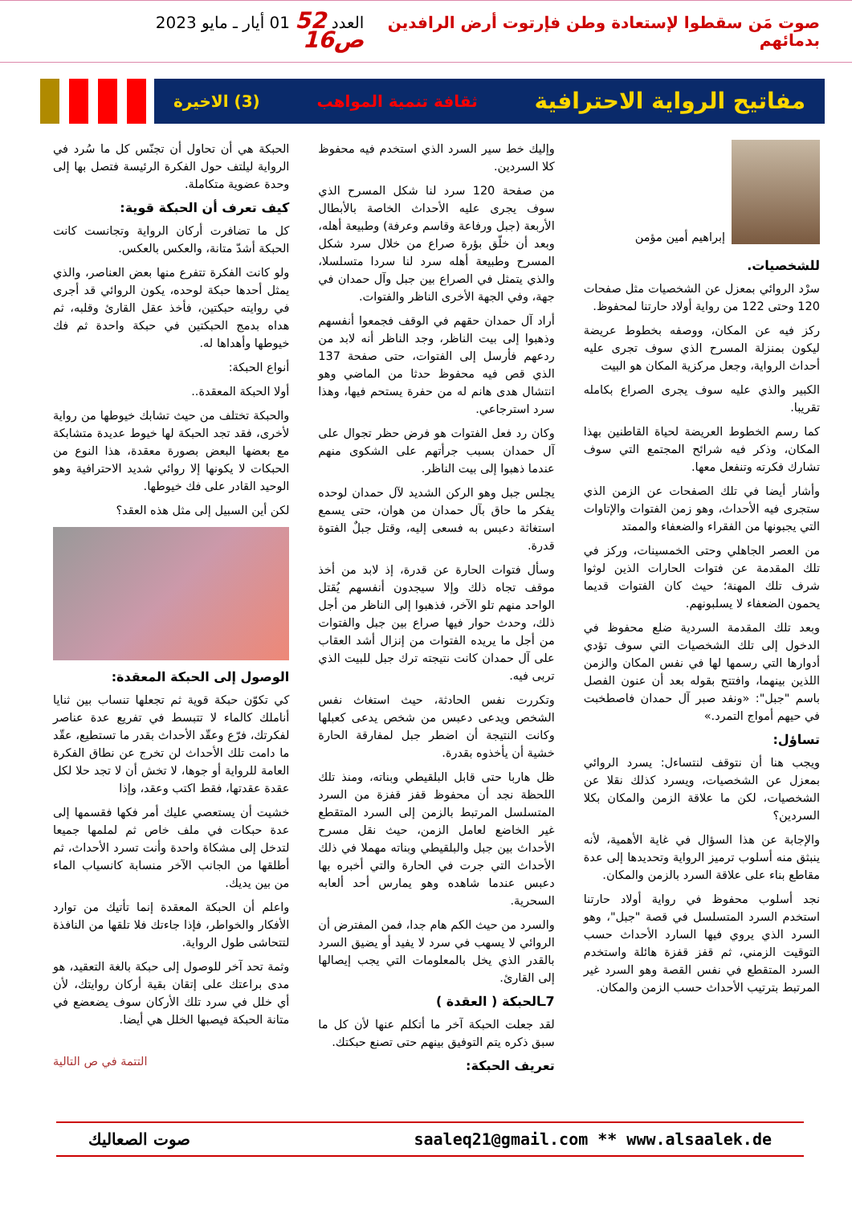صوت مَن سقطوا لإستعادة وطن فإرتوت أرض الرافدين بدمائهم
العدد 52 01 أيار ـ مايو 2023 ص16
مفاتيح الرواية الاحترافية ثقافة تنمية المواهب (3) الاخيرة
إبراهيم أمين مؤمن
للشخصيات.
سرْد الروائي بمعزل عن الشخصيات مثل صفحات 120 وحتى 122 من رواية أولاد حارتنا لمحفوظ.
ركز فيه عن المكان، ووصفه بخطوط عريضة ليكون بمنزلة المسرح الذي سوف تجرى عليه أحداث الرواية، وجعل مركزية المكان هو البيت
الكبير والذي عليه سوف يجرى الصراع بكامله تقريبا.
كما رسم الخطوط العريضة لحياة القاطنين بهذا المكان، وذكر فيه شرائح المجتمع التي سوف تشارك فكرته وتنفعل معها.
وأشار أيضا في تلك الصفحات عن الزمن الذي ستجرى فيه الأحداث، وهو زمن الفتوات والإتاوات التي يجبونها من الفقراء والضعفاء والممتد
من العصر الجاهلي وحتى الخمسينات، وركز في تلك المقدمة عن فتوات الحارات الذين لوثوا شرف تلك المهنة؛ حيث كان الفتوات قديما يحمون الضعفاء لا يسلبونهم.
وبعد تلك المقدمة السردية ضلع محفوظ في الدخول إلى تلك الشخصيات التي سوف تؤدي أدوارها التي رسمها لها في نفس المكان والزمن اللذين بينهما، وافتتح بقوله بعد أن عنون الفصل باسم "جبل": «ونفد صبر آل حمدان فاصطخبت في حيهم أمواج التمرد.»
تساؤل:
ويجب هنا أن نتوقف لنتساءل: يسرد الروائي بمعزل عن الشخصيات، ويسرد كذلك نقلا عن الشخصيات، لكن ما علاقة الزمن والمكان بكلا السردين؟
والإجابة عن هذا السؤال في غاية الأهمية، لأنه ينبثق منه أسلوب ترميز الرواية وتحديدها إلى عدة مقاطع بناء على علاقة السرد بالزمن والمكان.
نجد أسلوب محفوظ في رواية أولاد حارتنا استخدم السرد المتسلسل في قصة "جبل"، وهو السرد الذي يروي فيها السارد الأحداث حسب التوقيت الزمني، ثم قفز قفزة هائلة واستخدم السرد المتقطع في نفس القصة وهو السرد غير المرتبط بترتيب الأحداث حسب الزمن والمكان.
وإليك خط سير السرد الذي استخدم فيه محفوظ كلا السردين.
من صفحة 120 سرد لنا شكل المسرح الذي سوف يجرى عليه الأحداث الخاصة بالأبطال الأربعة (جبل ورفاعة وقاسم وعرفة) وطبيعة أهله، وبعد أن خلّق بؤرة صراع من خلال سرد شكل المسرح وطبيعة أهله سرد لنا سردا متسلسلا، والذي يتمثل في الصراع بين جبل وآل حمدان في جهة، وفي الجهة الأخرى الناظر والفتوات.
أراد آل حمدان حقهم في الوقف فجمعوا أنفسهم وذهبوا إلى بيت الناظر، وجد الناظر أنه لابد من ردعهم فأرسل إلى الفتوات، حتى صفحة 137 الذي قص فيه محفوظ حدثا من الماضي وهو انتشال هدى هانم له من حفرة يستحم فيها، وهذا سرد استرجاعي.
وكان رد فعل الفتوات هو فرض حظر تجوال على آل حمدان بسبب جرأتهم على الشكوى منهم عندما ذهبوا إلى بيت الناظر.
يجلس جبل وهو الركن الشديد لآل حمدان لوحده يفكر ما حاق بآل حمدان من هوان، حتى يسمع استغاثة دعبس به فسعى إليه، وقتل جبلٌ الفتوة قدرة.
وسأل فتوات الحارة عن قدرة، إذ لابد من أخذ موقف تجاه ذلك وإلا سيجدون أنفسهم يُقتل الواحد منهم تلو الآخر، فذهبوا إلى الناظر من أجل ذلك، وحدث حوار فيها صراع بين جبل والفتوات من أجل ما يريده الفتوات من إنزال أشد العقاب على آل حمدان كانت نتيجته ترك جبل للبيت الذي تربى فيه.
وتكررت نفس الحادثة، حيث استغاث نفس الشخص ويدعى دعبس من شخص يدعى كعبلها وكانت النتيجة أن اضطر جبل لمفارقة الحارة خشية أن يأخذوه بقدرة.
ظل هاربا حتى قابل البلقيطي وبناته، ومنذ تلك اللحظة نجد أن محفوظ قفز قفزة من السرد المتسلسل المرتبط بالزمن إلى السرد المتقطع غير الخاضع لعامل الزمن، حيث نقل مسرح الأحداث بين جبل والبلقيطي وبناته مهملا في ذلك الأحداث التي جرت في الحارة والتي أخبره بها دعبس عندما شاهده وهو يمارس أحد ألعابه السحرية.
والسرد من حيث الكم هام جدا، فمن المفترض أن الروائي لا يسهب في سرد لا يفيد أو يضيق السرد بالقدر الذي يخل بالمعلومات التي يجب إيصالها إلى القارئ.
7ـالحبكة ( العقدة )
لقد جعلت الحبكة آخر ما أتكلم عنها لأن كل ما سبق ذكره يتم التوفيق بينهم حتى تصنع حبكتك.
تعريف الحبكة:
الحبكة هي أن تحاول أن تجنّس كل ما سُرد في الرواية ليلتف حول الفكرة الرئيسة فتصل بها إلى وحدة عضوية متكاملة.
كيف تعرف أن الحبكة قوية:
كل ما تضافرت أركان الرواية وتجانست كانت الحبكة أشدّ متانة، والعكس بالعكس.
ولو كانت الفكرة تتفرع منها بعض العناصر، والذي يمثل أحدها حبكة لوحده، يكون الروائي قد أجرى في روايته حبكتين، فأخذ عقل القارئ وقلبه، ثم هداه بدمج الحبكتين في حبكة واحدة ثم فك خيوطها وأهداها له.
أنواع الحبكة:
أولا الحبكة المعقدة..
والحبكة تختلف من حيث تشابك خيوطها من رواية لأخرى، فقد تجد الحبكة لها خيوط عديدة متشابكة مع بعضها البعض بصورة معقدة، هذا النوع من الحبكات لا يكونها إلا روائي شديد الاحترافية وهو الوحيد القادر على فك خيوطها.
لكن أين السبيل إلى مثل هذه العقد؟
الوصول إلى الحبكة المعقدة:
كي تكوّن حبكة قوية ثم تجعلها تنساب بين ثنايا أناملك كالماء لا تتبسط في تفريع عدة عناصر لفكرتك، فرّع وعقّد الأحداث بقدر ما تستطيع، عقّد ما دامت تلك الأحداث لن تخرج عن نطاق الفكرة العامة للرواية أو جوها، لا تخش أن لا تجد حلا لكل عقدة عقدتها، فقط اكتب وعقد، وإذا
خشيت أن يستعصي عليك أمر فكها فقسمها إلى عدة حبكات في ملف خاص ثم لملمها جميعا لتدخل إلى مشكاة واحدة وأنت تسرد الأحداث، ثم أطلقها من الجانب الآخر منسابة كانسياب الماء من بين يديك.
واعلم أن الحبكة المعقدة إنما تأتيك من توارد الأفكار والخواطر، فإذا جاءتك فلا تلقها من النافذة لتتحاشى طول الرواية.
وثمة تحد آخر للوصول إلى حبكة بالغة التعقيد، هو مدى براعتك على إتقان بقية أركان روايتك، لأن أي خلل في سرد تلك الأركان سوف يضعضع في متانة الحبكة فيصبها الخلل هي أيضا.
التتمة في ص التالية
saaleq21@gmail.com ** www.alsaalek.de صوت الصعاليك